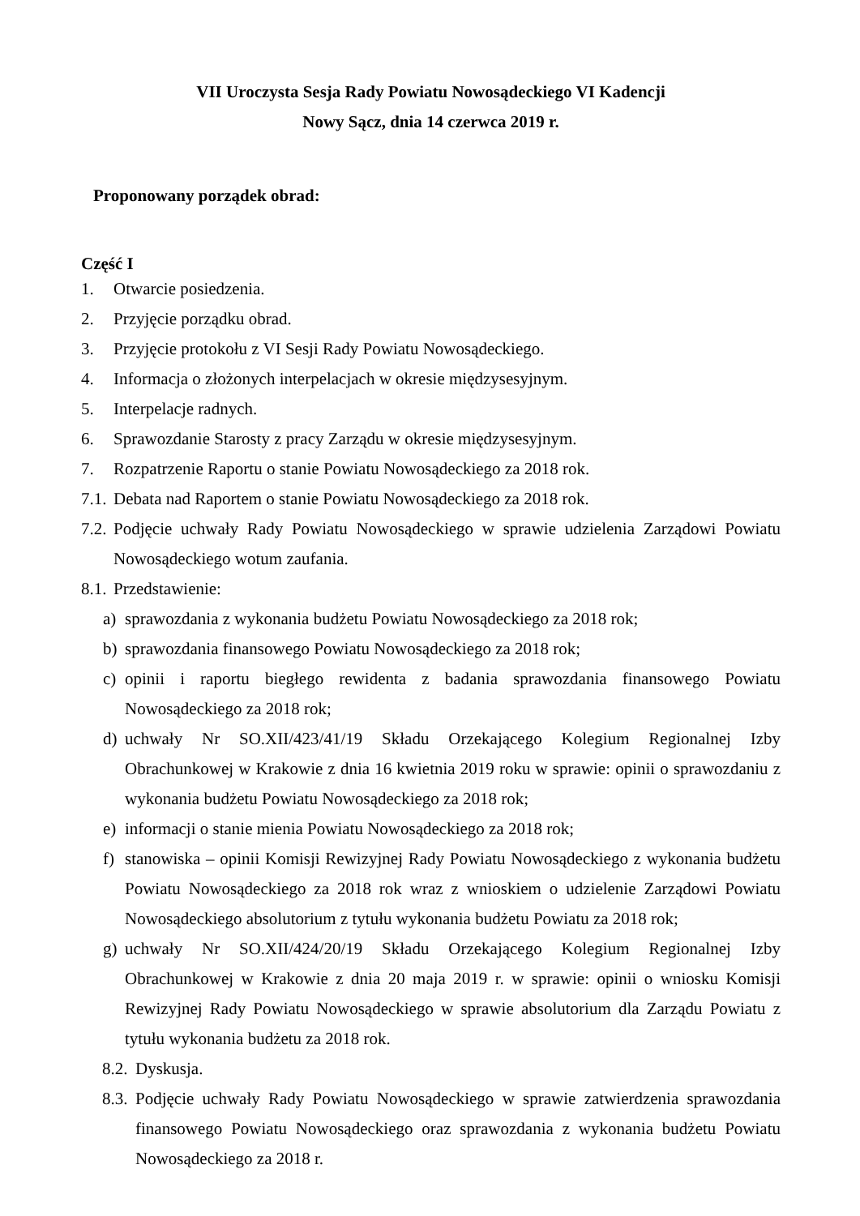VII Uroczysta Sesja Rady Powiatu Nowosądeckiego VI Kadencji
Nowy Sącz, dnia 14 czerwca 2019 r.
Proponowany porządek obrad:
Część I
1. Otwarcie posiedzenia.
2. Przyjęcie porządku obrad.
3. Przyjęcie protokołu z VI Sesji Rady Powiatu Nowosądeckiego.
4. Informacja o złożonych interpelacjach w okresie międzysesyjnym.
5. Interpelacje radnych.
6. Sprawozdanie Starosty z pracy Zarządu w okresie międzysesyjnym.
7. Rozpatrzenie Raportu o stanie Powiatu Nowosądeckiego za 2018 rok.
7.1. Debata nad Raportem o stanie Powiatu Nowosądeckiego za 2018 rok.
7.2. Podjęcie uchwały Rady Powiatu Nowosądeckiego w sprawie udzielenia Zarządowi Powiatu Nowosądeckiego wotum zaufania.
8.1. Przedstawienie:
a) sprawozdania z wykonania budżetu Powiatu Nowosądeckiego za 2018 rok;
b) sprawozdania finansowego Powiatu Nowosądeckiego za 2018 rok;
c) opinii i raportu biegłego rewidenta z badania sprawozdania finansowego Powiatu Nowosądeckiego za 2018 rok;
d) uchwały Nr SO.XII/423/41/19 Składu Orzekającego Kolegium Regionalnej Izby Obrachunkowej w Krakowie z dnia 16 kwietnia 2019 roku w sprawie: opinii o sprawozdaniu z wykonania budżetu Powiatu Nowosądeckiego za 2018 rok;
e) informacji o stanie mienia Powiatu Nowosądeckiego za 2018 rok;
f) stanowiska – opinii Komisji Rewizyjnej Rady Powiatu Nowosądeckiego z wykonania budżetu Powiatu Nowosądeckiego za 2018 rok wraz z wnioskiem o udzielenie Zarządowi Powiatu Nowosądeckiego absolutorium z tytułu wykonania budżetu Powiatu za 2018 rok;
g) uchwały Nr SO.XII/424/20/19 Składu Orzekającego Kolegium Regionalnej Izby Obrachunkowej w Krakowie z dnia 20 maja 2019 r. w sprawie: opinii o wniosku Komisji Rewizyjnej Rady Powiatu Nowosądeckiego w sprawie absolutorium dla Zarządu Powiatu z tytułu wykonania budżetu za 2018 rok.
8.2. Dyskusja.
8.3. Podjęcie uchwały Rady Powiatu Nowosądeckiego w sprawie zatwierdzenia sprawozdania finansowego Powiatu Nowosądeckiego oraz sprawozdania z wykonania budżetu Powiatu Nowosądeckiego za 2018 r.